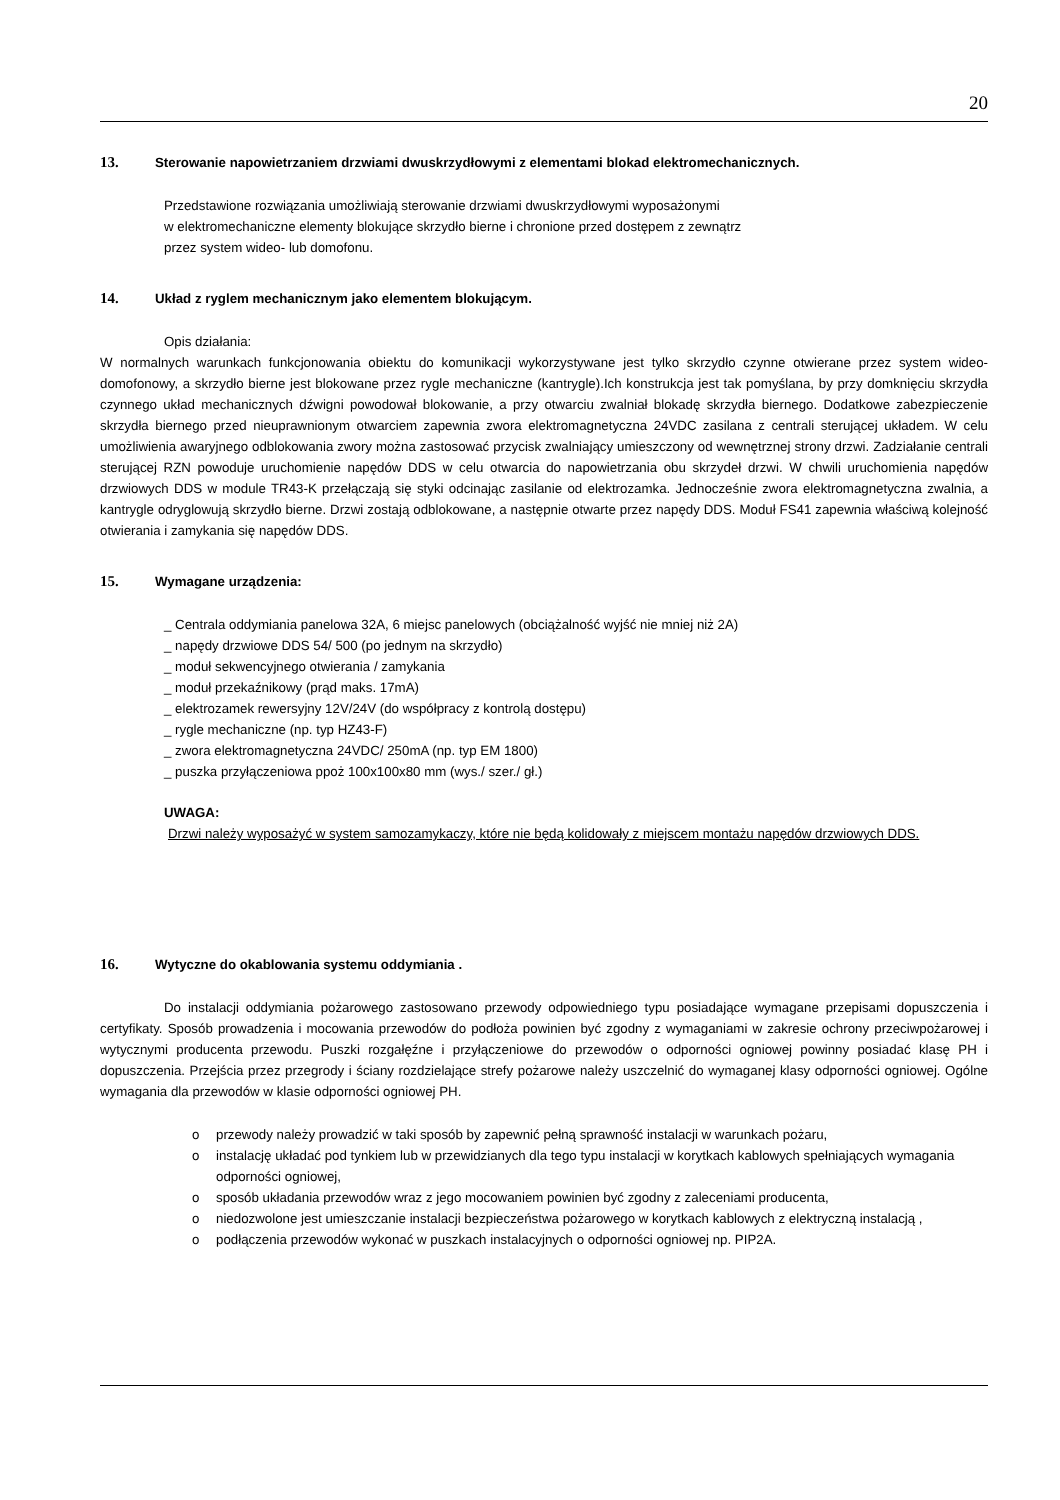20
13. Sterowanie napowietrzaniem drzwiami dwuskrzydłowymi z elementami blokad elektromechanicznych.
Przedstawione rozwiązania umożliwiają sterowanie drzwiami dwuskrzydłowymi wyposażonymi
w elektromechaniczne elementy blokujące skrzydło bierne i chronione przed dostępem z zewnątrz
przez system wideo- lub domofonu.
14. Układ z ryglem mechanicznym jako elementem blokującym.
Opis działania:
W normalnych warunkach funkcjonowania obiektu do komunikacji wykorzystywane jest tylko skrzydło czynne otwierane przez system wideo- domofonowy, a skrzydło bierne jest blokowane przez rygle mechaniczne (kantrygle).Ich konstrukcja jest tak pomyślana, by przy domknięciu skrzydła czynnego układ mechanicznych dźwigni powodował blokowanie, a przy otwarciu zwalniał blokadę skrzydła biernego. Dodatkowe zabezpieczenie skrzydła biernego przed nieuprawnionym otwarciem zapewnia zwora elektromagnetyczna 24VDC zasilana z centrali sterującej układem. W celu umożliwienia awaryjnego odblokowania zwory można zastosować przycisk zwalniający umieszczony od wewnętrznej strony drzwi. Zadziałanie centrali sterującej RZN powoduje uruchomienie napędów DDS w celu otwarcia do napowietrzania obu skrzydeł drzwi. W chwili uruchomienia napędów drzwiowych DDS w module TR43-K przełączają się styki odcinając zasilanie od elektrozamka. Jednocześnie zwora elektromagnetyczna zwalnia, a kantrygle odryglowują skrzydło bierne. Drzwi zostają odblokowane, a następnie otwarte przez napędy DDS. Moduł FS41 zapewnia właściwą kolejność otwierania i zamykania się napędów DDS.
15. Wymagane urządzenia:
_ Centrala oddymiania panelowa 32A, 6 miejsc panelowych (obciążalność wyjść nie mniej niż 2A)
_ napędy drzwiowe DDS 54/ 500 (po jednym na skrzydło)
_ moduł sekwencyjnego otwierania / zamykania
_ moduł przekaźnikowy (prąd maks. 17mA)
_ elektrozamek rewersyjny 12V/24V (do współpracy z kontrolą dostępu)
_ rygle mechaniczne (np. typ HZ43-F)
_ zwora elektromagnetyczna 24VDC/ 250mA (np. typ EM 1800)
_ puszka przyłączeniowa ppoż 100x100x80 mm (wys./ szer./ gł.)
UWAGA:
Drzwi należy wyposażyć w system samozamykaczy, które nie będą kolidowały z miejscem montażu napędów drzwiowych DDS.
16. Wytyczne do okablowania systemu oddymiania .
Do instalacji oddymiania pożarowego zastosowano przewody odpowiedniego typu posiadające wymagane przepisami dopuszczenia i certyfikaty. Sposób prowadzenia i mocowania przewodów do podłoża powinien być zgodny z wymaganiami w zakresie ochrony przeciwpożarowej i wytycznymi producenta przewodu. Puszki rozgałęźne i przyłączeniowe do przewodów o odporności ogniowej powinny posiadać klasę PH i dopuszczenia. Przejścia przez przegrody i ściany rozdzielające strefy pożarowe należy uszczelnić do wymaganej klasy odporności ogniowej. Ogólne wymagania dla przewodów w klasie odporności ogniowej PH.
o przewody należy prowadzić w taki sposób by zapewnić pełną sprawność instalacji w warunkach pożaru,
o instalację układać pod tynkiem lub w przewidzianych dla tego typu instalacji w korytkach kablowych spełniających wymagania odporności ogniowej,
o sposób układania przewodów wraz z jego mocowaniem powinien być zgodny z zaleceniami producenta,
o niedozwolone jest umieszczanie instalacji bezpieczeństwa pożarowego w korytkach kablowych z elektryczną instalacją ,
o podłączenia przewodów wykonać w puszkach instalacyjnych o odporności ogniowej np. PIP2A.